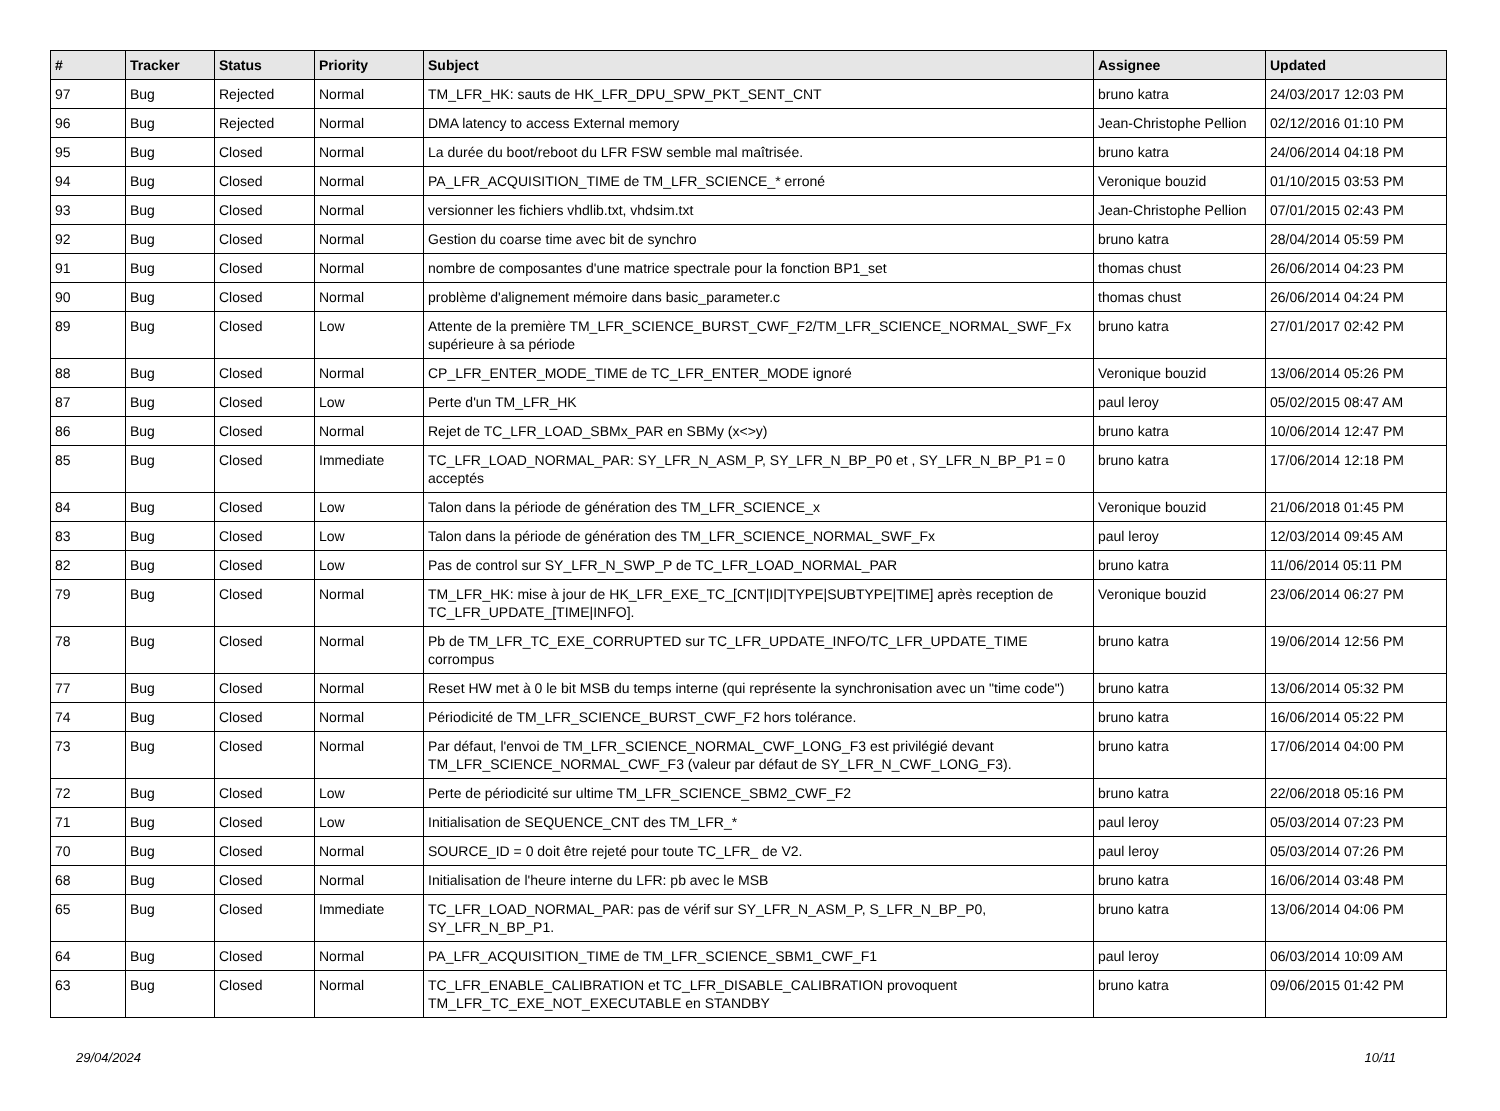| # | Tracker | Status | Priority | Subject | Assignee | Updated |
| --- | --- | --- | --- | --- | --- | --- |
| 97 | Bug | Rejected | Normal | TM_LFR_HK: sauts de HK_LFR_DPU_SPW_PKT_SENT_CNT | bruno katra | 24/03/2017 12:03 PM |
| 96 | Bug | Rejected | Normal | DMA latency to access External memory | Jean-Christophe Pellion | 02/12/2016 01:10 PM |
| 95 | Bug | Closed | Normal | La durée du boot/reboot du LFR FSW semble mal maîtrisée. | bruno katra | 24/06/2014 04:18 PM |
| 94 | Bug | Closed | Normal | PA_LFR_ACQUISITION_TIME de TM_LFR_SCIENCE_* erroné | Veronique bouzid | 01/10/2015 03:53 PM |
| 93 | Bug | Closed | Normal | versionner les fichiers vhdlib.txt, vhdsim.txt | Jean-Christophe Pellion | 07/01/2015 02:43 PM |
| 92 | Bug | Closed | Normal | Gestion du coarse time avec bit de synchro | bruno katra | 28/04/2014 05:59 PM |
| 91 | Bug | Closed | Normal | nombre de composantes d'une matrice spectrale pour la fonction BP1_set | thomas chust | 26/06/2014 04:23 PM |
| 90 | Bug | Closed | Normal | problème d'alignement mémoire dans basic_parameter.c | thomas chust | 26/06/2014 04:24 PM |
| 89 | Bug | Closed | Low | Attente de la première TM_LFR_SCIENCE_BURST_CWF_F2/TM_LFR_SCIENCE_NORMAL_SWF_Fx supérieure à sa période | bruno katra | 27/01/2017 02:42 PM |
| 88 | Bug | Closed | Normal | CP_LFR_ENTER_MODE_TIME de TC_LFR_ENTER_MODE ignoré | Veronique bouzid | 13/06/2014 05:26 PM |
| 87 | Bug | Closed | Low | Perte d'un TM_LFR_HK | paul leroy | 05/02/2015 08:47 AM |
| 86 | Bug | Closed | Normal | Rejet de TC_LFR_LOAD_SBMx_PAR en SBMy (x<>y) | bruno katra | 10/06/2014 12:47 PM |
| 85 | Bug | Closed | Immediate | TC_LFR_LOAD_NORMAL_PAR: SY_LFR_N_ASM_P, SY_LFR_N_BP_P0 et , SY_LFR_N_BP_P1 = 0 acceptés | bruno katra | 17/06/2014 12:18 PM |
| 84 | Bug | Closed | Low | Talon dans la période de génération des TM_LFR_SCIENCE_x | Veronique bouzid | 21/06/2018 01:45 PM |
| 83 | Bug | Closed | Low | Talon dans la période de génération des TM_LFR_SCIENCE_NORMAL_SWF_Fx | paul leroy | 12/03/2014 09:45 AM |
| 82 | Bug | Closed | Low | Pas de control sur SY_LFR_N_SWP_P de TC_LFR_LOAD_NORMAL_PAR | bruno katra | 11/06/2014 05:11 PM |
| 79 | Bug | Closed | Normal | TM_LFR_HK: mise à jour de HK_LFR_EXE_TC_[CNT/ID/TYPE/SUBTYPE/TIME] après reception de TC_LFR_UPDATE_[TIME/INFO]. | Veronique bouzid | 23/06/2014 06:27 PM |
| 78 | Bug | Closed | Normal | Pb de TM_LFR_TC_EXE_CORRUPTED sur TC_LFR_UPDATE_INFO/TC_LFR_UPDATE_TIME corrompus | bruno katra | 19/06/2014 12:56 PM |
| 77 | Bug | Closed | Normal | Reset HW met à 0 le bit MSB du temps interne (qui représente la synchronisation avec un "time code") | bruno katra | 13/06/2014 05:32 PM |
| 74 | Bug | Closed | Normal | Périodicité de TM_LFR_SCIENCE_BURST_CWF_F2 hors tolérance. | bruno katra | 16/06/2014 05:22 PM |
| 73 | Bug | Closed | Normal | Par défaut, l'envoi de TM_LFR_SCIENCE_NORMAL_CWF_LONG_F3 est privilégié devant TM_LFR_SCIENCE_NORMAL_CWF_F3 (valeur par défaut de SY_LFR_N_CWF_LONG_F3). | bruno katra | 17/06/2014 04:00 PM |
| 72 | Bug | Closed | Low | Perte de périodicité sur ultime TM_LFR_SCIENCE_SBM2_CWF_F2 | bruno katra | 22/06/2018 05:16 PM |
| 71 | Bug | Closed | Low | Initialisation de SEQUENCE_CNT des TM_LFR_* | paul leroy | 05/03/2014 07:23 PM |
| 70 | Bug | Closed | Normal | SOURCE_ID = 0 doit être rejeté pour toute TC_LFR_ de V2. | paul leroy | 05/03/2014 07:26 PM |
| 68 | Bug | Closed | Normal | Initialisation de l'heure interne du LFR: pb avec le MSB | bruno katra | 16/06/2014 03:48 PM |
| 65 | Bug | Closed | Immediate | TC_LFR_LOAD_NORMAL_PAR: pas de vérif sur SY_LFR_N_ASM_P, S_LFR_N_BP_P0, SY_LFR_N_BP_P1. | bruno katra | 13/06/2014 04:06 PM |
| 64 | Bug | Closed | Normal | PA_LFR_ACQUISITION_TIME de TM_LFR_SCIENCE_SBM1_CWF_F1 | paul leroy | 06/03/2014 10:09 AM |
| 63 | Bug | Closed | Normal | TC_LFR_ENABLE_CALIBRATION et TC_LFR_DISABLE_CALIBRATION provoquent TM_LFR_TC_EXE_NOT_EXECUTABLE en STANDBY | bruno katra | 09/06/2015 01:42 PM |
29/04/2024 10/11